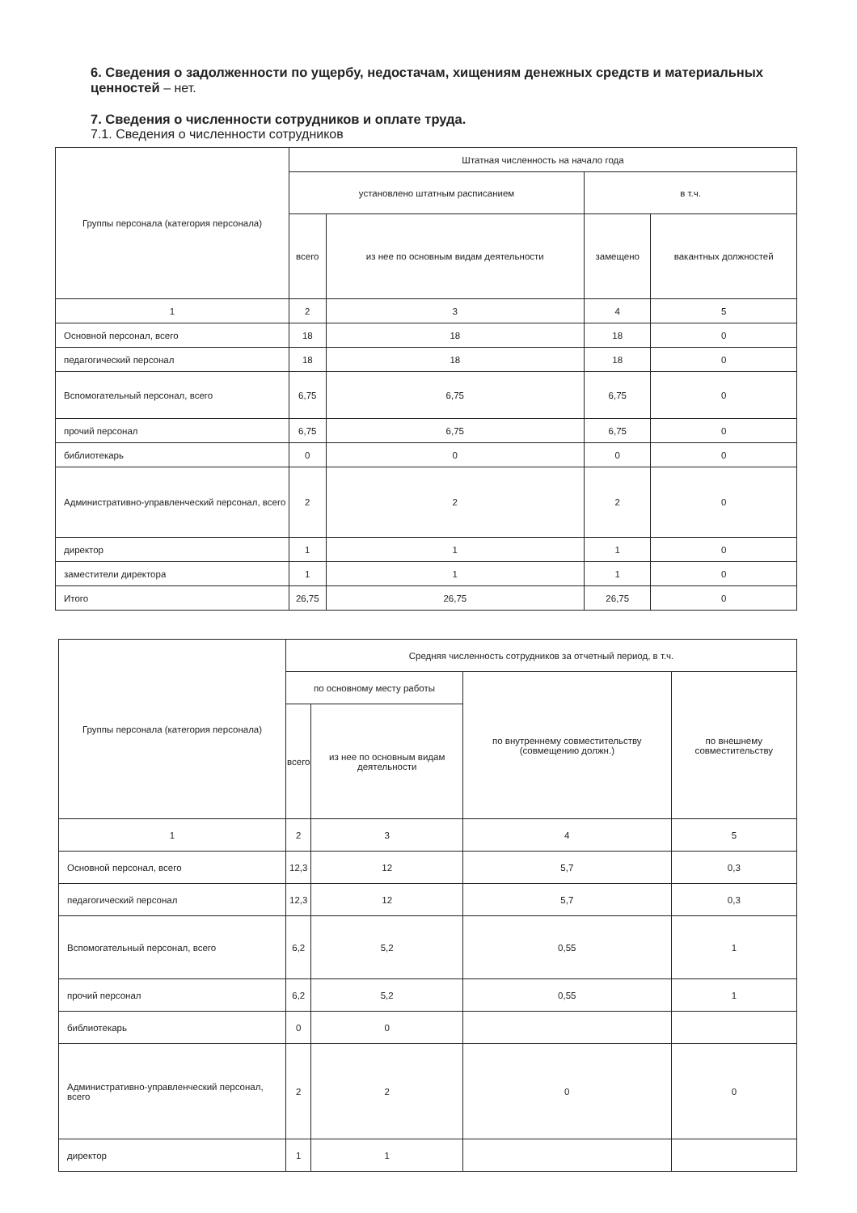6. Сведения о задолженности по ущербу, недостачам, хищениям денежных средств и материальных ценностей – нет.
7. Сведения о численности сотрудников и оплате труда.
7.1. Сведения о численности сотрудников
| Группы персонала (категория персонала) | Штатная численность на начало года | | | |
| --- | --- | --- | --- | --- |
| | установлено штатным расписанием | | в т.ч. | |
| | всего | из нее по основным видам деятельности | замещено | вакантных должностей |
| 1 | 2 | 3 | 4 | 5 |
| Основной персонал, всего | 18 | 18 | 18 | 0 |
| педагогический персонал | 18 | 18 | 18 | 0 |
| Вспомогательный персонал, всего | 6,75 | 6,75 | 6,75 | 0 |
| прочий персонал | 6,75 | 6,75 | 6,75 | 0 |
| библиотекарь | 0 | 0 | 0 | 0 |
| Административно-управленческий персонал, всего | 2 | 2 | 2 | 0 |
| директор | 1 | 1 | 1 | 0 |
| заместители директора | 1 | 1 | 1 | 0 |
| Итого | 26,75 | 26,75 | 26,75 | 0 |
| Группы персонала (категория персонала) | Средняя численность сотрудников за отчетный период, в т.ч. | | | |
| --- | --- | --- | --- | --- |
| | по основному месту работы | | по внутреннему совместительству (совмещению должн.) | по внешнему совместительству |
| | всего | из нее по основным видам деятельности | | |
| 1 | 2 | 3 | 4 | 5 |
| Основной персонал, всего | 12,3 | 12 | 5,7 | 0,3 |
| педагогический персонал | 12,3 | 12 | 5,7 | 0,3 |
| Вспомогательный персонал, всего | 6,2 | 5,2 | 0,55 | 1 |
| прочий персонал | 6,2 | 5,2 | 0,55 | 1 |
| библиотекарь | 0 | 0 | | |
| Административно-управленческий персонал, всего | 2 | 2 | 0 | 0 |
| директор | 1 | 1 | | |